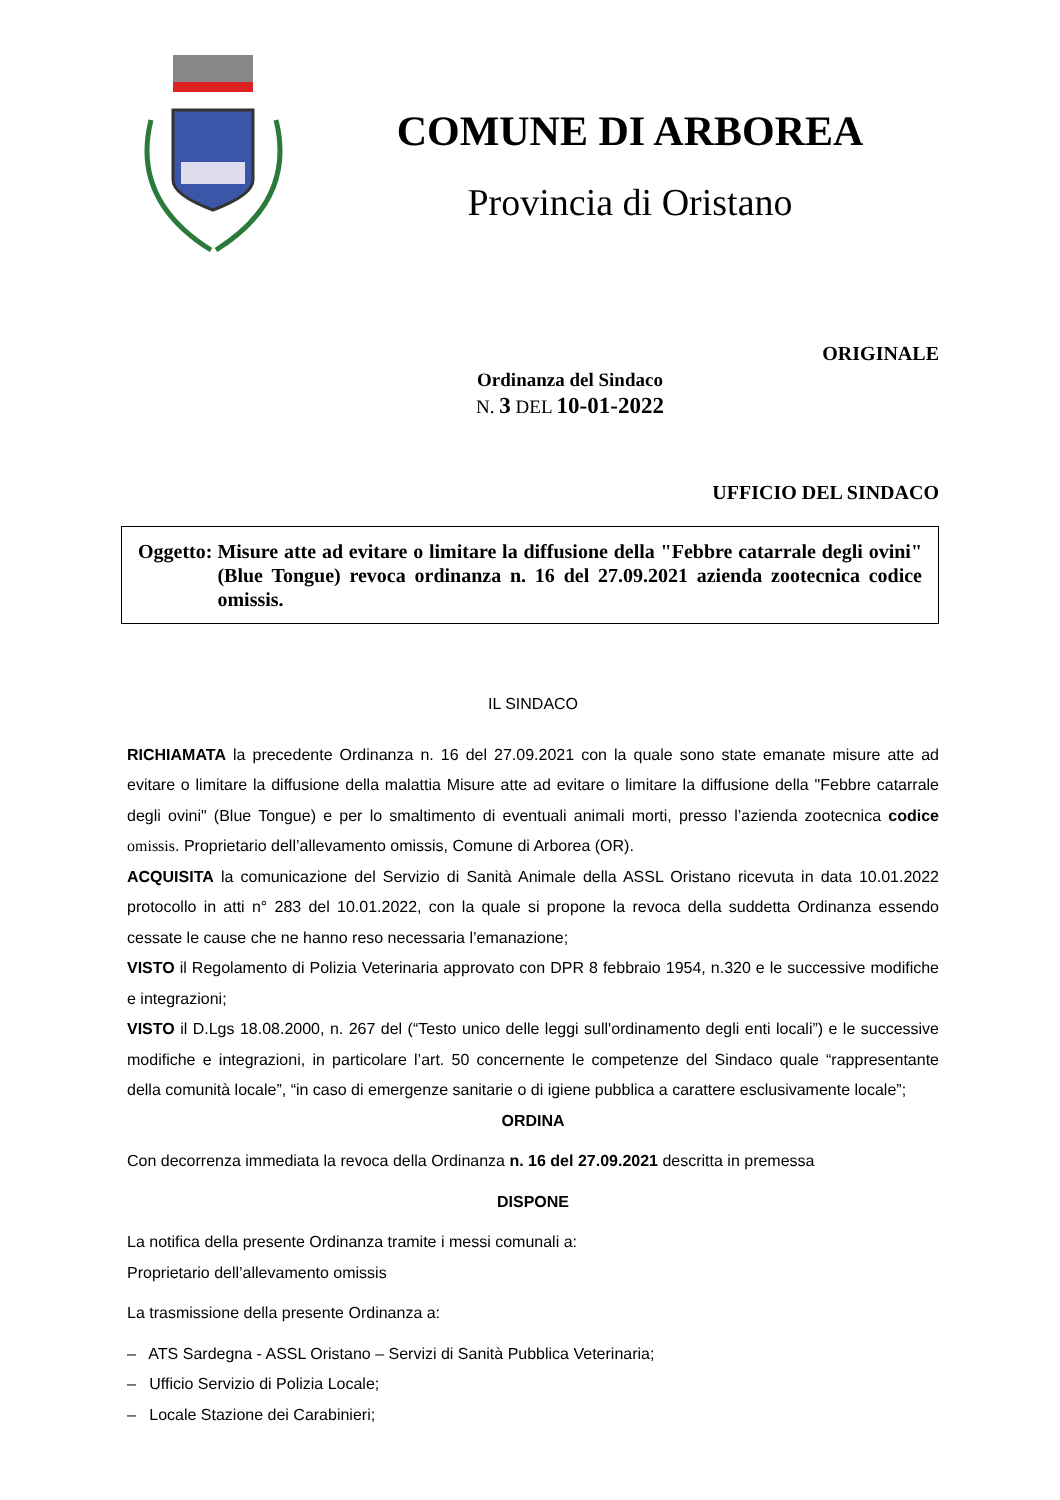COMUNE DI ARBOREA
Provincia di Oristano
ORIGINALE
Ordinanza del Sindaco
N. 3 DEL 10-01-2022
UFFICIO DEL SINDACO
Oggetto: Misure atte ad evitare o limitare la diffusione della "Febbre catarrale degli ovini" (Blue Tongue) revoca ordinanza n. 16 del 27.09.2021 azienda zootecnica codice omissis.
IL SINDACO
RICHIAMATA la precedente Ordinanza n. 16 del 27.09.2021 con la quale sono state emanate misure atte ad evitare o limitare la diffusione della malattia Misure atte ad evitare o limitare la diffusione della "Febbre catarrale degli ovini" (Blue Tongue) e per lo smaltimento di eventuali animali morti, presso l’azienda zootecnica codice omissis. Proprietario dell’allevamento omissis, Comune di Arborea (OR).
ACQUISITA la comunicazione del Servizio di Sanità Animale della ASSL Oristano ricevuta in data 10.01.2022 protocollo in atti n° 283 del 10.01.2022, con la quale si propone la revoca della suddetta Ordinanza essendo cessate le cause che ne hanno reso necessaria l’emanazione;
VISTO il Regolamento di Polizia Veterinaria approvato con DPR 8 febbraio 1954, n.320 e le successive modifiche e integrazioni;
VISTO il D.Lgs 18.08.2000, n. 267 del (“Testo unico delle leggi sull'ordinamento degli enti locali”) e le successive modifiche e integrazioni, in particolare l’art. 50 concernente le competenze del Sindaco quale “rappresentante della comunità locale”, “in caso di emergenze sanitarie o di igiene pubblica a carattere esclusivamente locale”;
ORDINA
Con decorrenza immediata la revoca della Ordinanza n. 16 del 27.09.2021 descritta in premessa
DISPONE
La notifica della presente Ordinanza tramite i messi comunali a:
Proprietario dell’allevamento omissis
La trasmissione della presente Ordinanza a:
– ATS Sardegna - ASSL Oristano – Servizi di Sanità Pubblica Veterinaria;
– Ufficio Servizio di Polizia Locale;
– Locale Stazione dei Carabinieri;